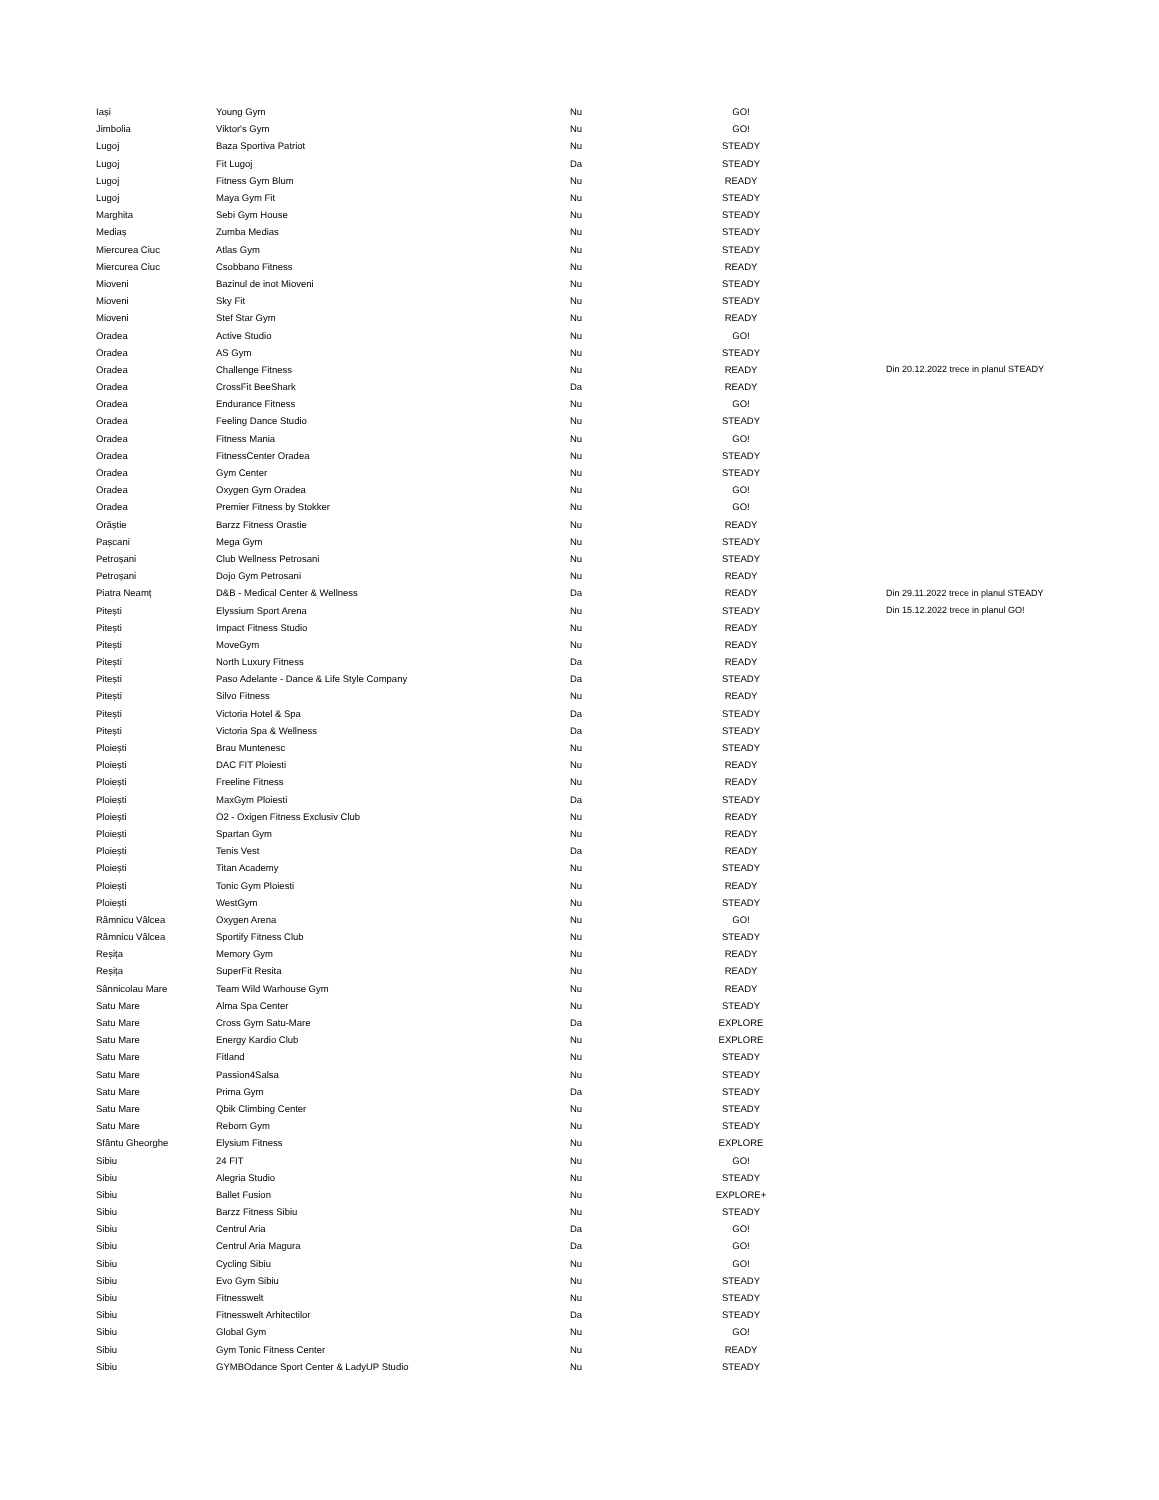| Iași | Young Gym | Nu | GO! | |
| Jimbolia | Viktor's Gym | Nu | GO! | |
| Lugoj | Baza Sportiva Patriot | Nu | STEADY | |
| Lugoj | Fit Lugoj | Da | STEADY | |
| Lugoj | Fitness Gym Blum | Nu | READY | |
| Lugoj | Maya Gym Fit | Nu | STEADY | |
| Marghita | Sebi Gym House | Nu | STEADY | |
| Mediaș | Zumba Medias | Nu | STEADY | |
| Miercurea Ciuc | Atlas Gym | Nu | STEADY | |
| Miercurea Ciuc | Csobbano Fitness | Nu | READY | |
| Mioveni | Bazinul de inot Mioveni | Nu | STEADY | |
| Mioveni | Sky Fit | Nu | STEADY | |
| Mioveni | Stef Star Gym | Nu | READY | |
| Oradea | Active Studio | Nu | GO! | |
| Oradea | AS Gym | Nu | STEADY | |
| Oradea | Challenge Fitness | Nu | READY | Din 20.12.2022 trece in planul STEADY |
| Oradea | CrossFit BeeShark | Da | READY | |
| Oradea | Endurance Fitness | Nu | GO! | |
| Oradea | Feeling Dance Studio | Nu | STEADY | |
| Oradea | Fitness Mania | Nu | GO! | |
| Oradea | FitnessCenter Oradea | Nu | STEADY | |
| Oradea | Gym Center | Nu | STEADY | |
| Oradea | Oxygen Gym Oradea | Nu | GO! | |
| Oradea | Premier Fitness by Stokker | Nu | GO! | |
| Orăștie | Barzz Fitness Orastie | Nu | READY | |
| Pașcani | Mega Gym | Nu | STEADY | |
| Petroșani | Club Wellness Petrosani | Nu | STEADY | |
| Petroșani | Dojo Gym Petrosani | Nu | READY | |
| Piatra Neamț | D&B - Medical Center & Wellness | Da | READY | Din 29.11.2022 trece in planul STEADY |
| Pitești | Elyssium Sport Arena | Nu | STEADY | Din 15.12.2022 trece in planul GO! |
| Pitești | Impact Fitness Studio | Nu | READY | |
| Pitești | MoveGym | Nu | READY | |
| Pitești | North Luxury Fitness | Da | READY | |
| Pitești | Paso Adelante - Dance & Life Style Company | Da | STEADY | |
| Pitești | Silvo Fitness | Nu | READY | |
| Pitești | Victoria Hotel & Spa | Da | STEADY | |
| Pitești | Victoria Spa & Wellness | Da | STEADY | |
| Ploiești | Brau Muntenesc | Nu | STEADY | |
| Ploiești | DAC FIT Ploiesti | Nu | READY | |
| Ploiești | Freeline Fitness | Nu | READY | |
| Ploiești | MaxGym Ploiesti | Da | STEADY | |
| Ploiești | O2 - Oxigen Fitness Exclusiv Club | Nu | READY | |
| Ploiești | Spartan Gym | Nu | READY | |
| Ploiești | Tenis Vest | Da | READY | |
| Ploiești | Titan Academy | Nu | STEADY | |
| Ploiești | Tonic Gym Ploiesti | Nu | READY | |
| Ploiești | WestGym | Nu | STEADY | |
| Râmnicu Vâlcea | Oxygen Arena | Nu | GO! | |
| Râmnicu Vâlcea | Sportify Fitness Club | Nu | STEADY | |
| Reșița | Memory Gym | Nu | READY | |
| Reșița | SuperFit Resita | Nu | READY | |
| Sânnicolau Mare | Team Wild Warhouse Gym | Nu | READY | |
| Satu Mare | Alma Spa Center | Nu | STEADY | |
| Satu Mare | Cross Gym Satu-Mare | Da | EXPLORE | |
| Satu Mare | Energy Kardio Club | Nu | EXPLORE | |
| Satu Mare | Fitland | Nu | STEADY | |
| Satu Mare | Passion4Salsa | Nu | STEADY | |
| Satu Mare | Prima Gym | Da | STEADY | |
| Satu Mare | Qbik Climbing Center | Nu | STEADY | |
| Satu Mare | Reborn Gym | Nu | STEADY | |
| Sfântu Gheorghe | Elysium Fitness | Nu | EXPLORE | |
| Sibiu | 24 FIT | Nu | GO! | |
| Sibiu | Alegria Studio | Nu | STEADY | |
| Sibiu | Ballet Fusion | Nu | EXPLORE+ | |
| Sibiu | Barzz Fitness Sibiu | Nu | STEADY | |
| Sibiu | Centrul Aria | Da | GO! | |
| Sibiu | Centrul Aria Magura | Da | GO! | |
| Sibiu | Cycling Sibiu | Nu | GO! | |
| Sibiu | Evo Gym Sibiu | Nu | STEADY | |
| Sibiu | Fitnesswelt | Nu | STEADY | |
| Sibiu | Fitnesswelt Arhitectilor | Da | STEADY | |
| Sibiu | Global Gym | Nu | GO! | |
| Sibiu | Gym Tonic Fitness Center | Nu | READY | |
| Sibiu | GYMBOdance Sport Center & LadyUP Studio | Nu | STEADY | |